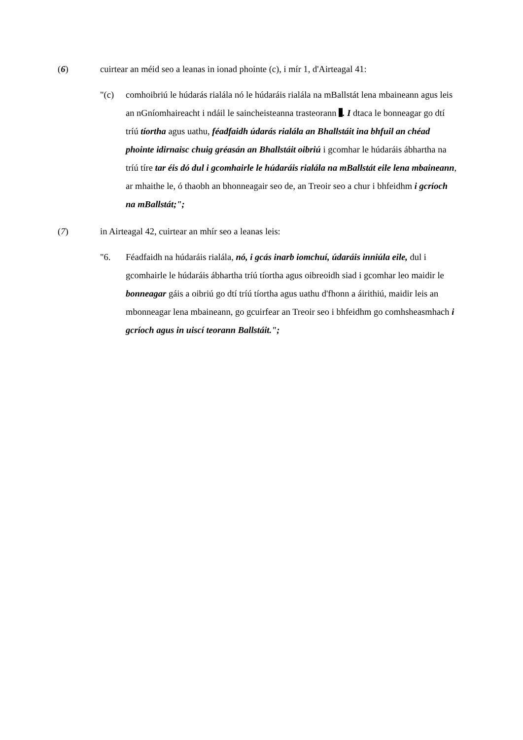(6) cuirtear an méid seo a leanas in ionad phointe (c), i mír 1, d'Airteagal 41:
"(c) comhoibriú le húdarás rialála nó le húdaráis rialála na mBallstát lena mbaineann agus leis an nGníomhaireacht i ndáil le saincheisteanna trasteorann . I dtaca le bonneagar go dtí tríú tíortha agus uathu, féadfaidh údarás rialála an Bhallstáit ina bhfuil an chéad phointe idirnaisc chuig gréasán an Bhallstáit oibriú i gcomhar le húdaráis ábhartha na tríú tíre tar éis dó dul i gcomhairle le húdaráis rialála na mBallstát eile lena mbaineann, ar mhaithe le, ó thaobh an bhonneagair seo de, an Treoir seo a chur i bhfeidhm i gcríoch na mBallstát;";
(7) in Airteagal 42, cuirtear an mhír seo a leanas leis:
"6. Féadfaidh na húdaráis rialála, nó, i gcás inarb iomchuí, údaráis inniúla eile, dul i gcomhairle le húdaráis ábhartha tríú tíortha agus oibreoidh siad i gcomhar leo maidir le bonneagar gáis a oibriú go dtí tríú tíortha agus uathu d'fhonn a áirithiú, maidir leis an mbonneagar lena mbaineann, go gcuirfear an Treoir seo i bhfeidhm go comhsheasmhach i gcríoch agus in uiscí teorann Ballstáit.";